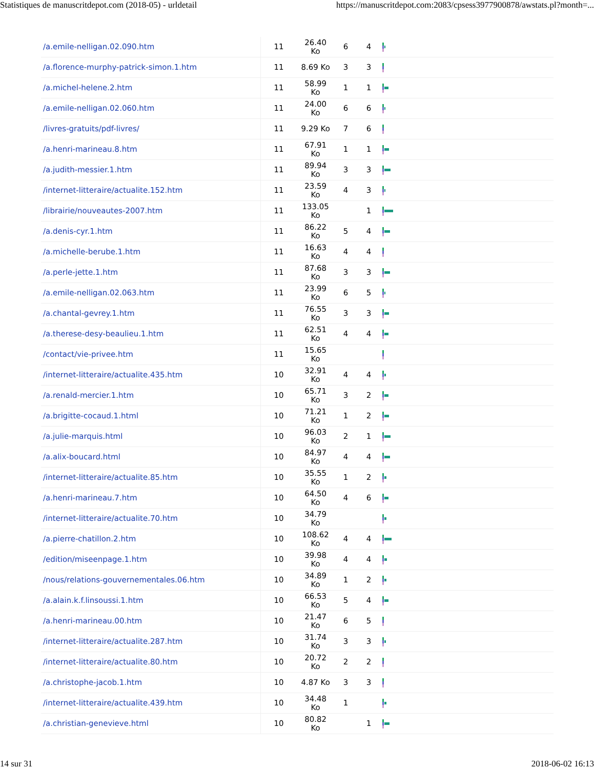Statistiques de manuscritdepot.com (2018-05) - urldetail https://manuscritdepot.com:2083/cpsess3977900878/awstats.pl?month=...
| /a.emile-nelligan.02.090.htm | 11 | 26.40 Ko | 6 | 4 | |
| /a.florence-murphy-patrick-simon.1.htm | 11 | 8.69 Ko | 3 | 3 | |
| /a.michel-helene.2.htm | 11 | 58.99 Ko | 1 | 1 | |
| /a.emile-nelligan.02.060.htm | 11 | 24.00 Ko | 6 | 6 | |
| /livres-gratuits/pdf-livres/ | 11 | 9.29 Ko | 7 | 6 | |
| /a.henri-marineau.8.htm | 11 | 67.91 Ko | 1 | 1 | |
| /a.judith-messier.1.htm | 11 | 89.94 Ko | 3 | 3 | |
| /internet-litteraire/actualite.152.htm | 11 | 23.59 Ko | 4 | 3 | |
| /librairie/nouveautes-2007.htm | 11 | 133.05 Ko | | 1 | |
| /a.denis-cyr.1.htm | 11 | 86.22 Ko | 5 | 4 | |
| /a.michelle-berube.1.htm | 11 | 16.63 Ko | 4 | 4 | |
| /a.perle-jette.1.htm | 11 | 87.68 Ko | 3 | 3 | |
| /a.emile-nelligan.02.063.htm | 11 | 23.99 Ko | 6 | 5 | |
| /a.chantal-gevrey.1.htm | 11 | 76.55 Ko | 3 | 3 | |
| /a.therese-desy-beaulieu.1.htm | 11 | 62.51 Ko | 4 | 4 | |
| /contact/vie-privee.htm | 11 | 15.65 Ko | | | |
| /internet-litteraire/actualite.435.htm | 10 | 32.91 Ko | 4 | 4 | |
| /a.renald-mercier.1.htm | 10 | 65.71 Ko | 3 | 2 | |
| /a.brigitte-cocaud.1.html | 10 | 71.21 Ko | 1 | 2 | |
| /a.julie-marquis.html | 10 | 96.03 Ko | 2 | 1 | |
| /a.alix-boucard.html | 10 | 84.97 Ko | 4 | 4 | |
| /internet-litteraire/actualite.85.htm | 10 | 35.55 Ko | 1 | 2 | |
| /a.henri-marineau.7.htm | 10 | 64.50 Ko | 4 | 6 | |
| /internet-litteraire/actualite.70.htm | 10 | 34.79 Ko | | | |
| /a.pierre-chatillon.2.htm | 10 | 108.62 Ko | 4 | 4 | |
| /edition/miseenpage.1.htm | 10 | 39.98 Ko | 4 | 4 | |
| /nous/relations-gouvernementales.06.htm | 10 | 34.89 Ko | 1 | 2 | |
| /a.alain.k.f.linsoussi.1.htm | 10 | 66.53 Ko | 5 | 4 | |
| /a.henri-marineau.00.htm | 10 | 21.47 Ko | 6 | 5 | |
| /internet-litteraire/actualite.287.htm | 10 | 31.74 Ko | 3 | 3 | |
| /internet-litteraire/actualite.80.htm | 10 | 20.72 Ko | 2 | 2 | |
| /a.christophe-jacob.1.htm | 10 | 4.87 Ko | 3 | 3 | |
| /internet-litteraire/actualite.439.htm | 10 | 34.48 Ko | 1 | | |
| /a.christian-genevieve.html | 10 | 80.82 Ko | | 1 | |
14 sur 31 2018-06-02 16:13